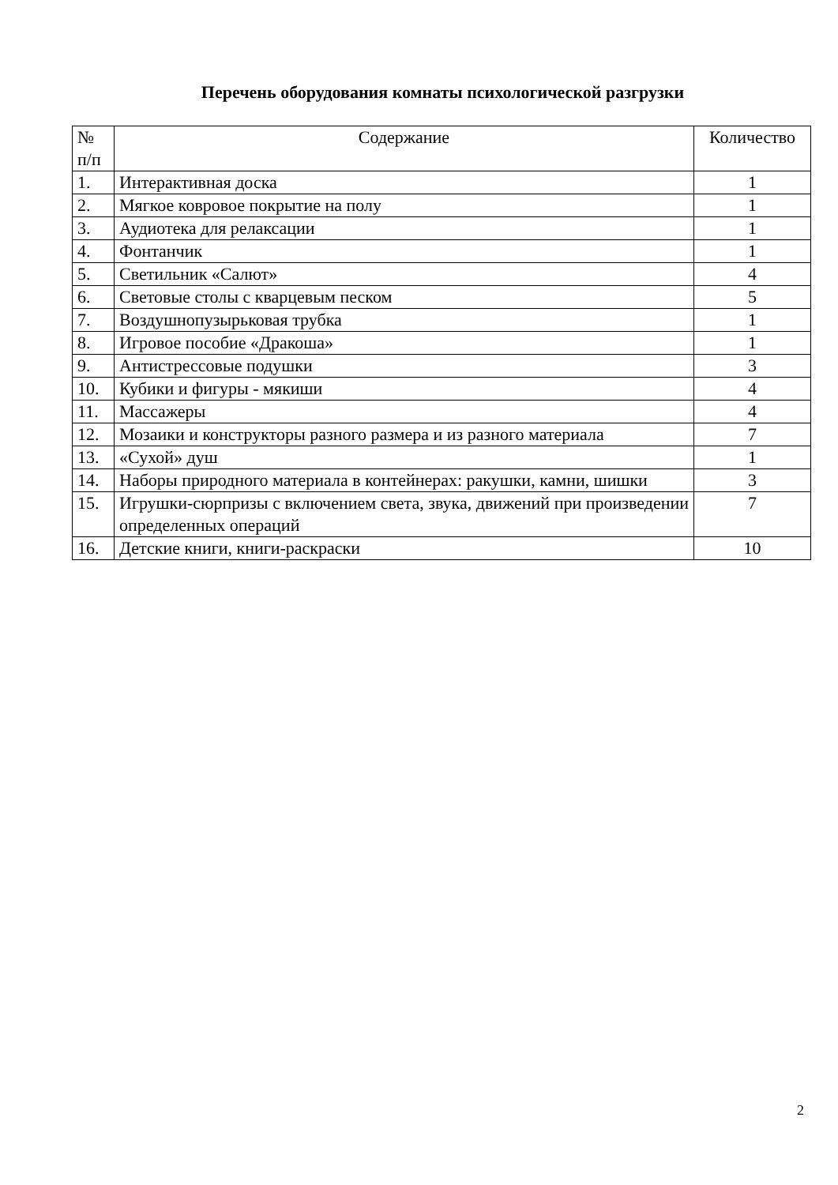Перечень оборудования комнаты психологической разгрузки
| № п/п | Содержание | Количество |
| --- | --- | --- |
| 1. | Интерактивная доска | 1 |
| 2. | Мягкое ковровое покрытие на полу | 1 |
| 3. | Аудиотека для релаксации | 1 |
| 4. | Фонтанчик | 1 |
| 5. | Светильник «Салют» | 4 |
| 6. | Световые столы с кварцевым песком | 5 |
| 7. | Воздушнопузырьковая трубка | 1 |
| 8. | Игровое пособие «Дракоша» | 1 |
| 9. | Антистрессовые подушки | 3 |
| 10. | Кубики и фигуры - мякиши | 4 |
| 11. | Массажеры | 4 |
| 12. | Мозаики и конструкторы разного размера и из разного материала | 7 |
| 13. | «Сухой» душ | 1 |
| 14. | Наборы природного материала в контейнерах: ракушки, камни, шишки | 3 |
| 15. | Игрушки-сюрпризы с включением света, звука, движений при произведении определенных операций | 7 |
| 16. | Детские книги, книги-раскраски | 10 |
2